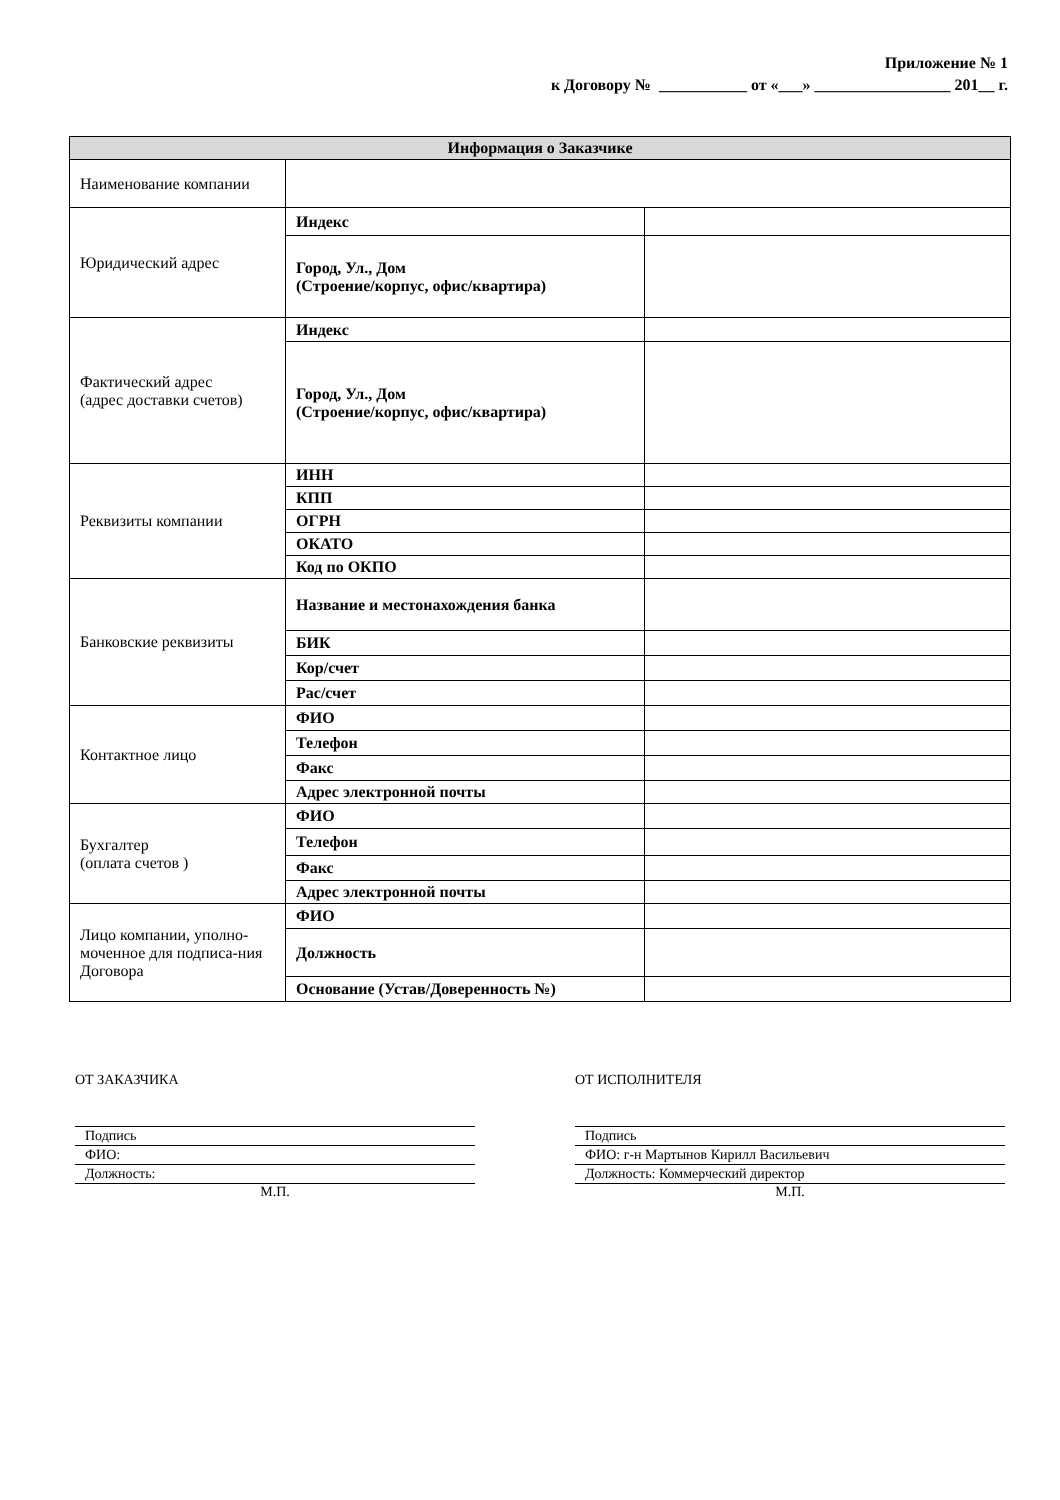Приложение № 1
к Договору № ___________ от «___» _________________ 201__ г.
| Информация о Заказчике | | |
| --- | --- | --- |
| Наименование компании | | |
| Юридический адрес | Индекс | |
| | Город, Ул., Дом (Строение/корпус, офис/квартира) | |
| Фактический адрес (адрес доставки счетов) | Индекс | |
| | Город, Ул., Дом (Строение/корпус, офис/квартира) | |
| Реквизиты компании | ИНН | |
| | КПП | |
| | ОГРН | |
| | ОКАТО | |
| | Код по ОКПО | |
| Банковские реквизиты | Название и местонахождения банка | |
| | БИК | |
| | Кор/счет | |
| | Рас/счет | |
| Контактное лицо | ФИО | |
| | Телефон | |
| | Факс | |
| | Адрес электронной почты | |
| Бухгалтер (оплата счетов ) | ФИО | |
| | Телефон | |
| | Факс | |
| | Адрес электронной почты | |
| Лицо компании, уполно-мочен­ное для подписа-ния Договора | ФИО | |
| | Должность | |
| | Основание (Устав/Доверенность №) | |
ОТ ЗАКАЗЧИКА
Подпись
ФИО:
Должность:
М.П.
ОТ ИСПОЛНИТЕЛЯ
Подпись
ФИО: г-н Мартынов Кирилл Васильевич
Должность: Коммерческий директор
М.П.